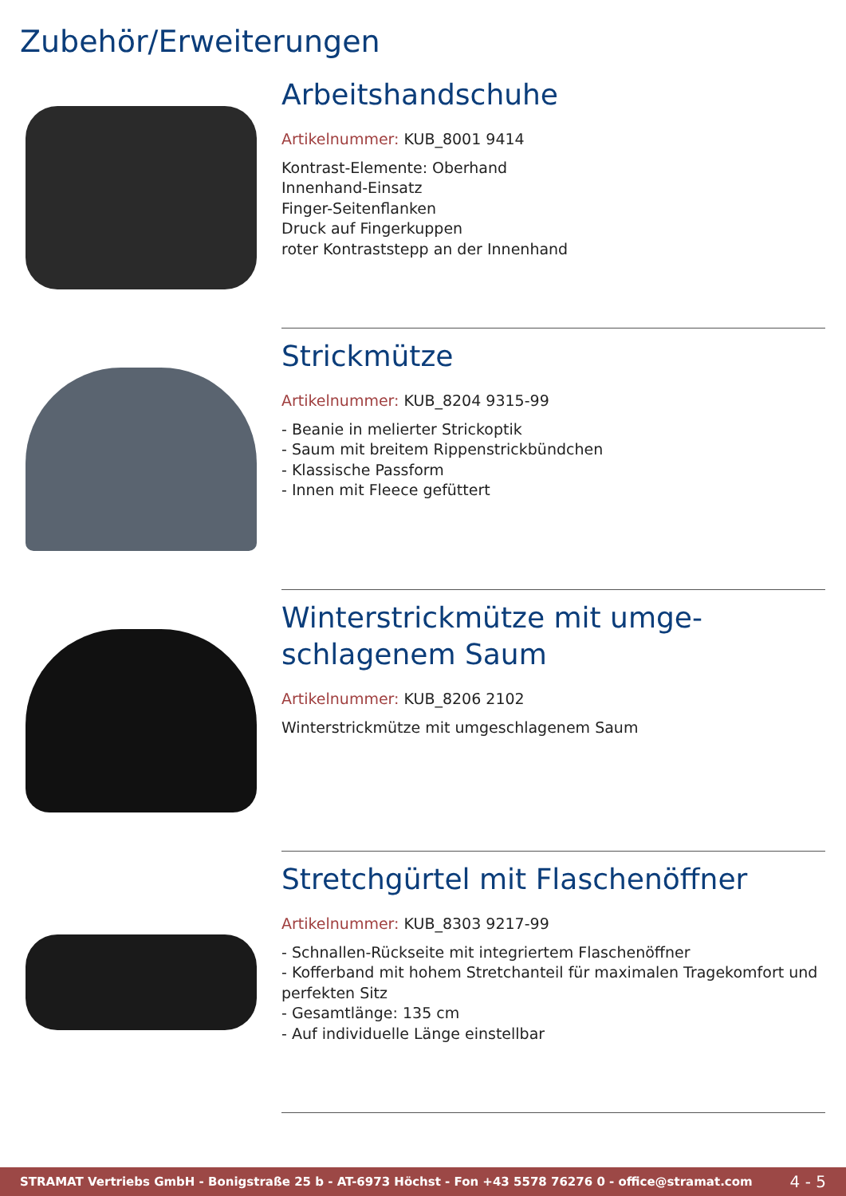Zubehör/Erweiterungen
Arbeitshandschuhe
Artikelnummer: KUB_8001 9414
Kontrast-Elemente: Oberhand
Innenhand-Einsatz
Finger-Seitenflanken
Druck auf Fingerkuppen
roter Kontraststepp an der Innenhand
Strickmütze
Artikelnummer: KUB_8204 9315-99
- Beanie in melierter Strickoptik
- Saum mit breitem Rippenstrickbündchen
- Klassische Passform
- Innen mit Fleece gefüttert
Winterstrickmütze mit umge-
schlagenem Saum
Artikelnummer: KUB_8206 2102
Winterstrickmütze mit umgeschlagenem Saum
Stretchgürtel mit Flaschenöffner
Artikelnummer: KUB_8303 9217-99
- Schnallen-Rückseite mit integriertem Flaschenöffner
- Kofferband mit hohem Stretchanteil für maximalen Tragekomfort und perfekten Sitz
- Gesamtlänge: 135 cm
- Auf individuelle Länge einstellbar
STRAMAT Vertriebs GmbH - Bonigstraße 25 b - AT-6973 Höchst - Fon +43 5578 76276 0 - office@stramat.com 4 - 5